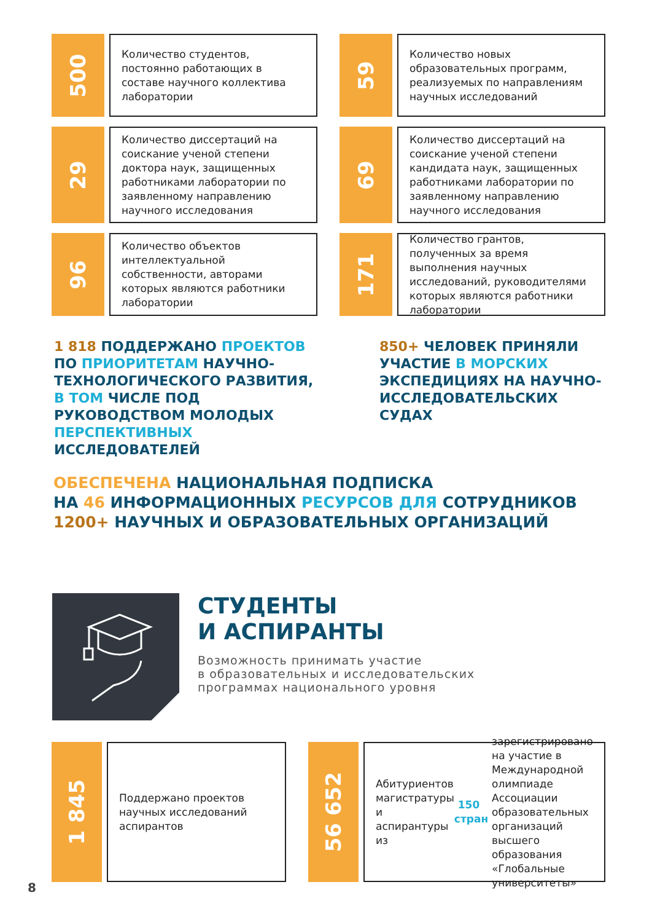500
Количество студентов, постоянно работающих в составе научного коллектива лаборатории
59
Количество новых образовательных программ, реализуемых по направлениям научных исследований
29
Количество диссертаций на соискание ученой степени доктора наук, защищенных работниками лаборатории по заявленному направлению научного исследования
69
Количество диссертаций на соискание ученой степени кандидата наук, защищенных работниками лаборатории по заявленному направлению научного исследования
96
Количество объектов интеллектуальной собственности, авторами которых являются работники лаборатории
171
Количество грантов, полученных за время выполнения научных исследований, руководителями которых являются работники лаборатории
1 818 ПОДДЕРЖАНО ПРОЕКТОВ ПО ПРИОРИТЕТАМ НАУЧНО-ТЕХНОЛОГИЧЕСКОГО РАЗВИТИЯ, В ТОМ ЧИСЛЕ ПОД РУКОВОДСТВОМ МОЛОДЫХ ПЕРСПЕКТИВНЫХ ИССЛЕДОВАТЕЛЕЙ
850+ ЧЕЛОВЕК ПРИНЯЛИ УЧАСТИЕ В МОРСКИХ ЭКСПЕДИЦИЯХ НА НАУЧНО-ИССЛЕДОВАТЕЛЬСКИХ СУДАХ
ОБЕСПЕЧЕНА НАЦИОНАЛЬНАЯ ПОДПИСКА
НА 46 ИНФОРМАЦИОННЫХ РЕСУРСОВ ДЛЯ СОТРУДНИКОВ
1200+ НАУЧНЫХ И ОБРАЗОВАТЕЛЬНЫХ ОРГАНИЗАЦИЙ
СТУДЕНТЫ
И АСПИРАНТЫ
Возможность принимать участие
в образовательных и исследовательских
программах национального уровня
1 845
Поддержано проектов научных исследований аспирантов
56 652
Абитуриентов магистратуры и аспирантуры из 150 стран зарегистрировано на участие в Международной олимпиаде Ассоциации образовательных организаций высшего образования «Глобальные университеты»
8